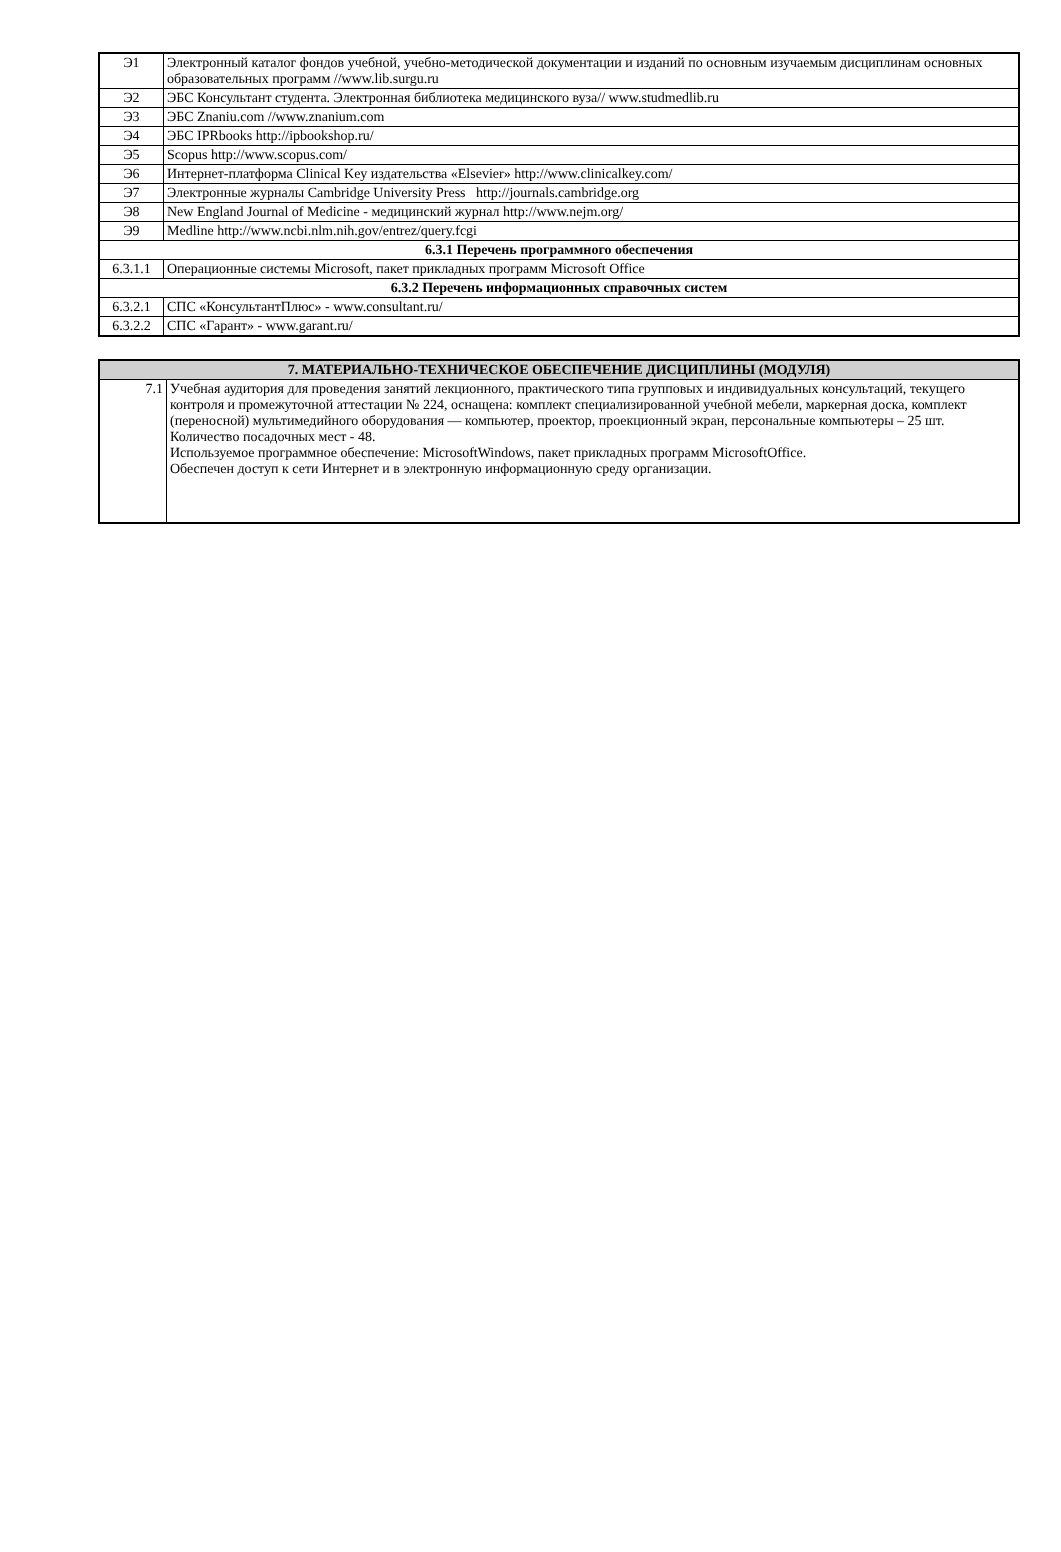| Э1 | Электронный каталог фондов учебной, учебно-методической документации и изданий по основным изучаемым дисциплинам основных образовательных программ //www.lib.surgu.ru |
| Э2 | ЭБС Консультант студента. Электронная библиотека медицинского вуза// www.studmedlib.ru |
| Э3 | ЭБС Znaniu.com //www.znanium.com |
| Э4 | ЭБС IPRbooks http://ipbookshop.ru/ |
| Э5 | Scopus http://www.scopus.com/ |
| Э6 | Интернет-платформа Clinical Key издательства «Elsevier» http://www.clinicalkey.com/ |
| Э7 | Электронные журналы Cambridge University Press http://journals.cambridge.org |
| Э8 | New England Journal of Medicine - медицинский журнал http://www.nejm.org/ |
| Э9 | Medline http://www.ncbi.nlm.nih.gov/entrez/query.fcgi |
| 6.3.1 Перечень программного обеспечения | |
| 6.3.1.1 | Операционные системы Microsoft, пакет прикладных программ Microsoft Office |
| 6.3.2 Перечень информационных справочных систем | |
| 6.3.2.1 | СПС «КонсультантПлюс» - www.consultant.ru/ |
| 6.3.2.2 | СПС «Гарант» - www.garant.ru/ |
| 7. МАТЕРИАЛЬНО-ТЕХНИЧЕСКОЕ ОБЕСПЕЧЕНИЕ ДИСЦИПЛИНЫ (МОДУЛЯ) | |
| --- | --- |
| 7.1 | Учебная аудитория для проведения занятий лекционного, практического типа групповых и индивидуальных консультаций, текущего контроля и промежуточной аттестации № 224, оснащена: комплект специализированной учебной мебели, маркерная доска, комплект (переносной) мультимедийного оборудования — компьютер, проектор, проекционный экран, персональные компьютеры – 25 шт. Количество посадочных мест - 48. Используемое программное обеспечение: MicrosoftWindows, пакет прикладных программ MicrosoftOffice. Обеспечен доступ к сети Интернет и в электронную информационную среду организации. |